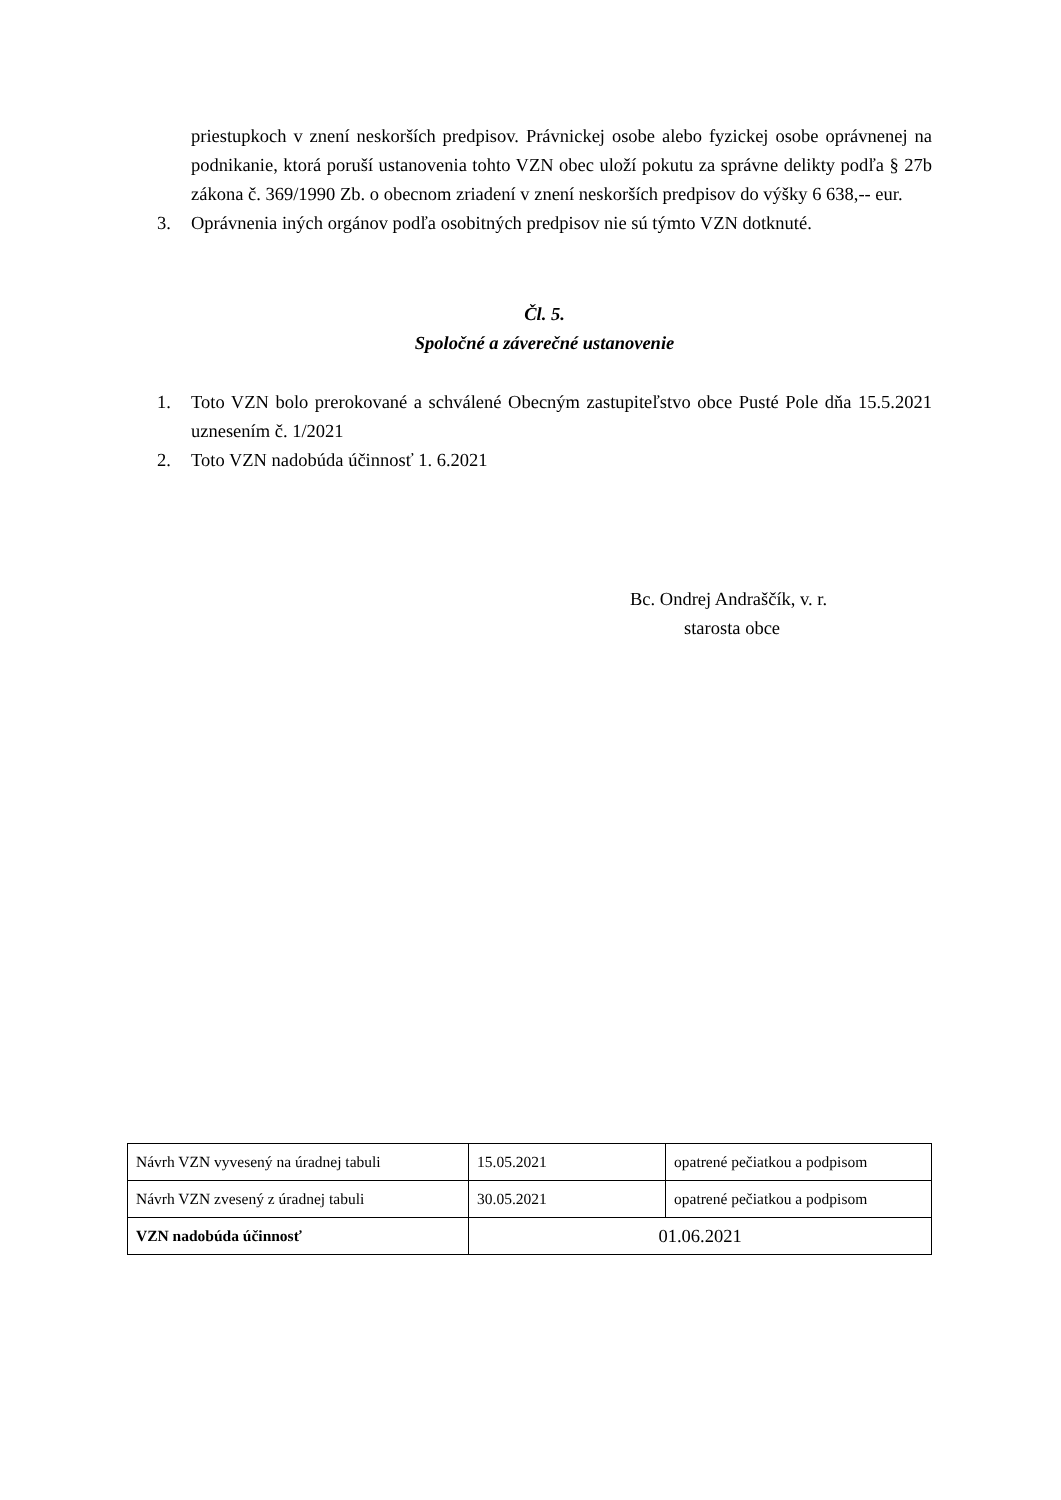priestupkoch v znení neskorších predpisov. Právnickej osobe alebo fyzickej osobe oprávnenej na podnikanie, ktorá poruší ustanovenia tohto VZN obec uloží pokutu za správne delikty podľa § 27b zákona č. 369/1990 Zb. o obecnom zriadení v znení neskorších predpisov do výšky 6 638,-- eur.
3. Oprávnenia iných orgánov podľa osobitných predpisov nie sú týmto VZN dotknuté.
Čl. 5.
Spoločné a záverečné ustanovenie
1. Toto VZN bolo prerokované a schválené Obecným zastupiteľstvo obce Pusté Pole dňa 15.5.2021 uznesením č. 1/2021
2. Toto VZN nadobúda účinnosť 1. 6.2021
Bc. Ondrej Andraščík, v. r.
starosta obce
| Návrh VZN vyvesený na úradnej tabuli | 15.05.2021 | opatrené pečiatkou a podpisom |
| Návrh VZN zvesený z úradnej tabuli | 30.05.2021 | opatrené pečiatkou a podpisom |
| VZN nadobúda účinnosť | 01.06.2021 | |